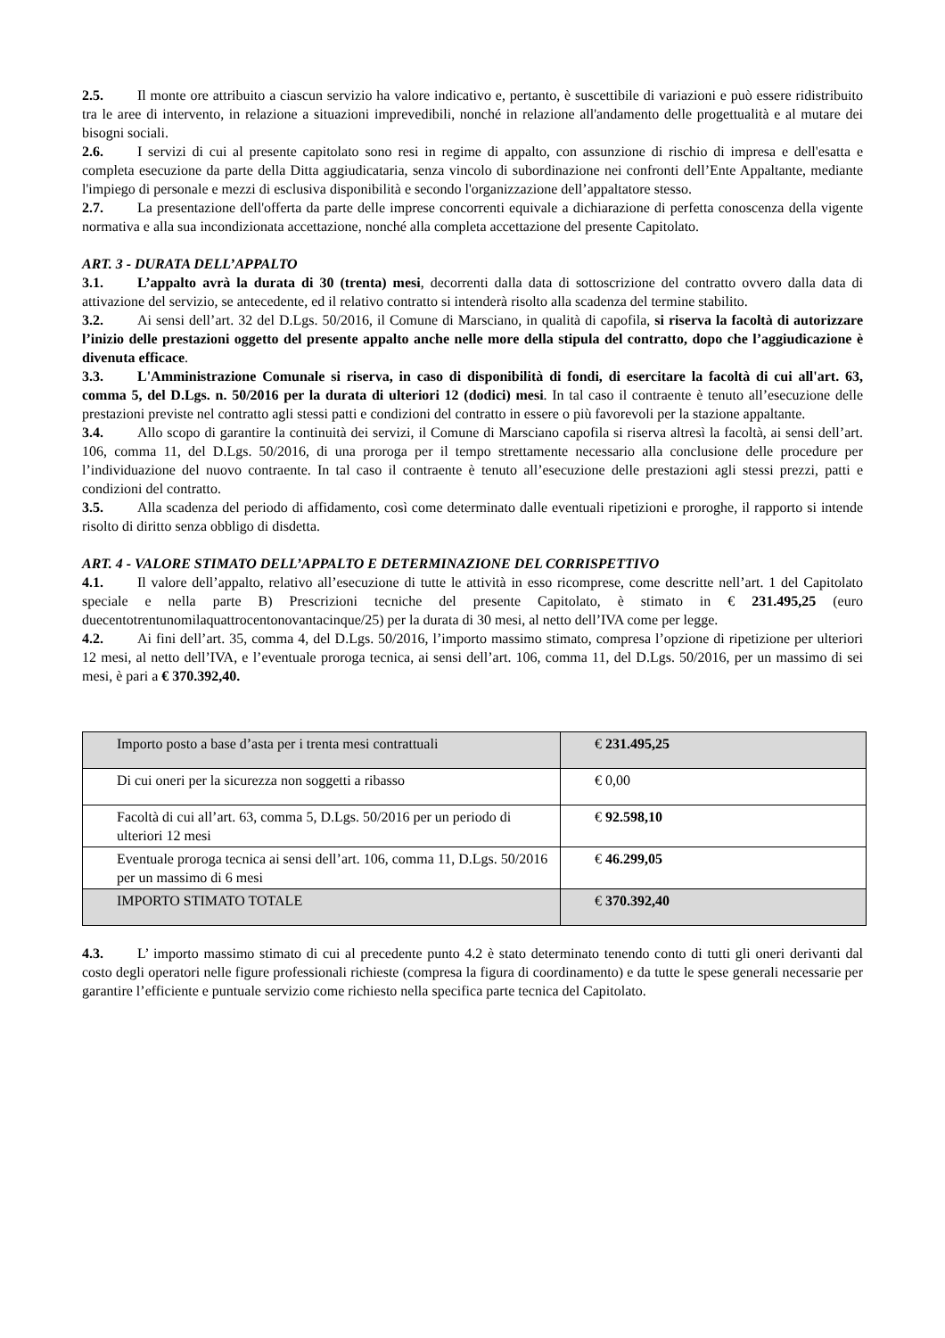2.5. Il monte ore attribuito a ciascun servizio ha valore indicativo e, pertanto, è suscettibile di variazioni e può essere ridistribuito tra le aree di intervento, in relazione a situazioni imprevedibili, nonché in relazione all'andamento delle progettualità e al mutare dei bisogni sociali.
2.6. I servizi di cui al presente capitolato sono resi in regime di appalto, con assunzione di rischio di impresa e dell'esatta e completa esecuzione da parte della Ditta aggiudicataria, senza vincolo di subordinazione nei confronti dell’Ente Appaltante, mediante l'impiego di personale e mezzi di esclusiva disponibilità e secondo l'organizzazione dell’appaltatore stesso.
2.7. La presentazione dell'offerta da parte delle imprese concorrenti equivale a dichiarazione di perfetta conoscenza della vigente normativa e alla sua incondizionata accettazione, nonché alla completa accettazione del presente Capitolato.
ART. 3 - DURATA DELL’APPALTO
3.1. L’appalto avrà la durata di 30 (trenta) mesi, decorrenti dalla data di sottoscrizione del contratto ovvero dalla data di attivazione del servizio, se antecedente, ed il relativo contratto si intenderà risolto alla scadenza del termine stabilito.
3.2. Ai sensi dell’art. 32 del D.Lgs. 50/2016, il Comune di Marsciano, in qualità di capofila, si riserva la facoltà di autorizzare l’inizio delle prestazioni oggetto del presente appalto anche nelle more della stipula del contratto, dopo che l’aggiudicazione è divenuta efficace.
3.3. L'Amministrazione Comunale si riserva, in caso di disponibilità di fondi, di esercitare la facoltà di cui all'art. 63, comma 5, del D.Lgs. n. 50/2016 per la durata di ulteriori 12 (dodici) mesi. In tal caso il contraente è tenuto all’esecuzione delle prestazioni previste nel contratto agli stessi patti e condizioni del contratto in essere o più favorevoli per la stazione appaltante.
3.4. Allo scopo di garantire la continuità dei servizi, il Comune di Marsciano capofila si riserva altresì la facoltà, ai sensi dell’art. 106, comma 11, del D.Lgs. 50/2016, di una proroga per il tempo strettamente necessario alla conclusione delle procedure per l’individuazione del nuovo contraente. In tal caso il contraente è tenuto all’esecuzione delle prestazioni agli stessi prezzi, patti e condizioni del contratto.
3.5. Alla scadenza del periodo di affidamento, così come determinato dalle eventuali ripetizioni e proroghe, il rapporto si intende risolto di diritto senza obbligo di disdetta.
ART. 4 - VALORE STIMATO DELL’APPALTO E DETERMINAZIONE DEL CORRISPETTIVO
4.1. Il valore dell’appalto, relativo all’esecuzione di tutte le attività in esso ricomprese, come descritte nell’art. 1 del Capitolato speciale e nella parte B) Prescrizioni tecniche del presente Capitolato, è stimato in € 231.495,25 (euro duecentotrentunomilaquattrocentonovantacinque/25) per la durata di 30 mesi, al netto dell’IVA come per legge.
4.2. Ai fini dell’art. 35, comma 4, del D.Lgs. 50/2016, l’importo massimo stimato, compresa l’opzione di ripetizione per ulteriori 12 mesi, al netto dell’IVA, e l’eventuale proroga tecnica, ai sensi dell’art. 106, comma 11, del D.Lgs. 50/2016, per un massimo di sei mesi, è pari a € 370.392,40.
| Importo posto a base d’asta per i trenta mesi contrattuali | € 231.495,25 |
| Di cui oneri per la sicurezza non soggetti a ribasso | € 0,00 |
| Facoltà di cui all’art. 63, comma 5, D.Lgs. 50/2016 per un periodo di ulteriori 12 mesi | € 92.598,10 |
| Eventuale proroga tecnica ai sensi dell’art. 106, comma 11, D.Lgs. 50/2016 per un massimo di 6 mesi | € 46.299,05 |
| IMPORTO STIMATO TOTALE | € 370.392,40 |
4.3. L’ importo massimo stimato di cui al precedente punto 4.2 è stato determinato tenendo conto di tutti gli oneri derivanti dal costo degli operatori nelle figure professionali richieste (compresa la figura di coordinamento) e da tutte le spese generali necessarie per garantire l’efficiente e puntuale servizio come richiesto nella specifica parte tecnica del Capitolato.